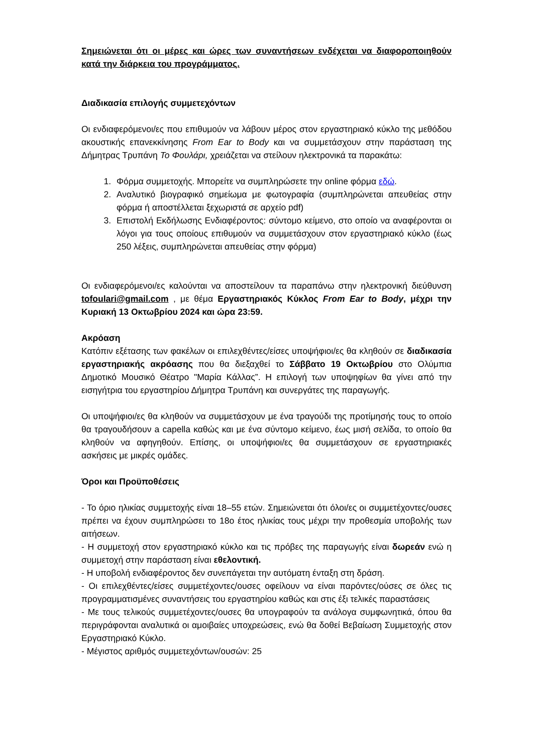Σημειώνεται ότι οι μέρες και ώρες των συναντήσεων ενδέχεται να διαφοροποιηθούν κατά την διάρκεια του προγράμματος.
Διαδικασία επιλογής συμμετεχόντων
Οι ενδιαφερόμενοι/ες που επιθυμούν να λάβουν μέρος στον εργαστηριακό κύκλο της μεθόδου ακουστικής επανεκκίνησης From Ear to Body και να συμμετάσχουν στην παράσταση της Δήμητρας Τρυπάνη Το Φουλάρι, χρειάζεται να στείλουν ηλεκτρονικά τα παρακάτω:
1. Φόρμα συμμετοχής. Μπορείτε να συμπληρώσετε την online φόρμα εδώ.
2. Αναλυτικό βιογραφικό σημείωμα με φωτογραφία (συμπληρώνεται απευθείας στην φόρμα ή αποστέλλεται ξεχωριστά σε αρχείο pdf)
3. Επιστολή Εκδήλωσης Ενδιαφέροντος: σύντομο κείμενο, στο οποίο να αναφέρονται οι λόγοι για τους οποίους επιθυμούν να συμμετάσχουν στον εργαστηριακό κύκλο (έως 250 λέξεις, συμπληρώνεται απευθείας στην φόρμα)
Οι ενδιαφερόμενοι/ες καλούνται να αποστείλουν τα παραπάνω στην ηλεκτρονική διεύθυνση tofoulari@gmail.com , με θέμα Εργαστηριακός Κύκλος From Ear to Body, μέχρι την Κυριακή 13 Οκτωβρίου 2024 και ώρα 23:59.
Ακρόαση
Κατόπιν εξέτασης των φακέλων οι επιλεχθέντες/είσες υποψήφιοι/ες θα κληθούν σε διαδικασία εργαστηριακής ακρόασης που θα διεξαχθεί το Σάββατο 19 Οκτωβρίου στο Ολύμπια Δημοτικό Μουσικό Θέατρο "Μαρία Κάλλας”. Η επιλογή των υποψηφίων θα γίνει από την εισηγήτρια του εργαστηρίου Δήμητρα Τρυπάνη και συνεργάτες της παραγωγής.
Οι υποψήφιοι/ες θα κληθούν να συμμετάσχουν με ένα τραγούδι της προτίμησής τους το οποίο θα τραγουδήσουν a capella καθώς και με ένα σύντομο κείμενο, έως μισή σελίδα, το οποίο θα κληθούν να αφηγηθούν. Επίσης, οι υποψήφιοι/ες θα συμμετάσχουν σε εργαστηριακές ασκήσεις με μικρές ομάδες.
Όροι και Προϋποθέσεις
- Το όριο ηλικίας συμμετοχής είναι 18–55 ετών. Σημειώνεται ότι όλοι/ες οι συμμετέχοντες/ουσες πρέπει να έχουν συμπληρώσει το 18ο έτος ηλικίας τους μέχρι την προθεσμία υποβολής των αιτήσεων.
- Η συμμετοχή στον εργαστηριακό κύκλο και τις πρόβες της παραγωγής είναι δωρεάν ενώ η συμμετοχή στην παράσταση είναι εθελοντική.
- Η υποβολή ενδιαφέροντος δεν συνεπάγεται την αυτόματη ένταξη στη δράση.
- Οι επιλεχθέντες/είσες συμμετέχοντες/ουσες οφείλουν να είναι παρόντες/ούσες σε όλες τις προγραμματισμένες συναντήσεις του εργαστηρίου καθώς και στις έξι τελικές παραστάσεις
- Με τους τελικούς συμμετέχοντες/ουσες θα υπογραφούν τα ανάλογα συμφωνητικά, όπου θα περιγράφονται αναλυτικά οι αμοιβαίες υποχρεώσεις, ενώ θα δοθεί Βεβαίωση Συμμετοχής στον Εργαστηριακό Κύκλο.
- Μέγιστος αριθμός συμμετεχόντων/ουσών: 25